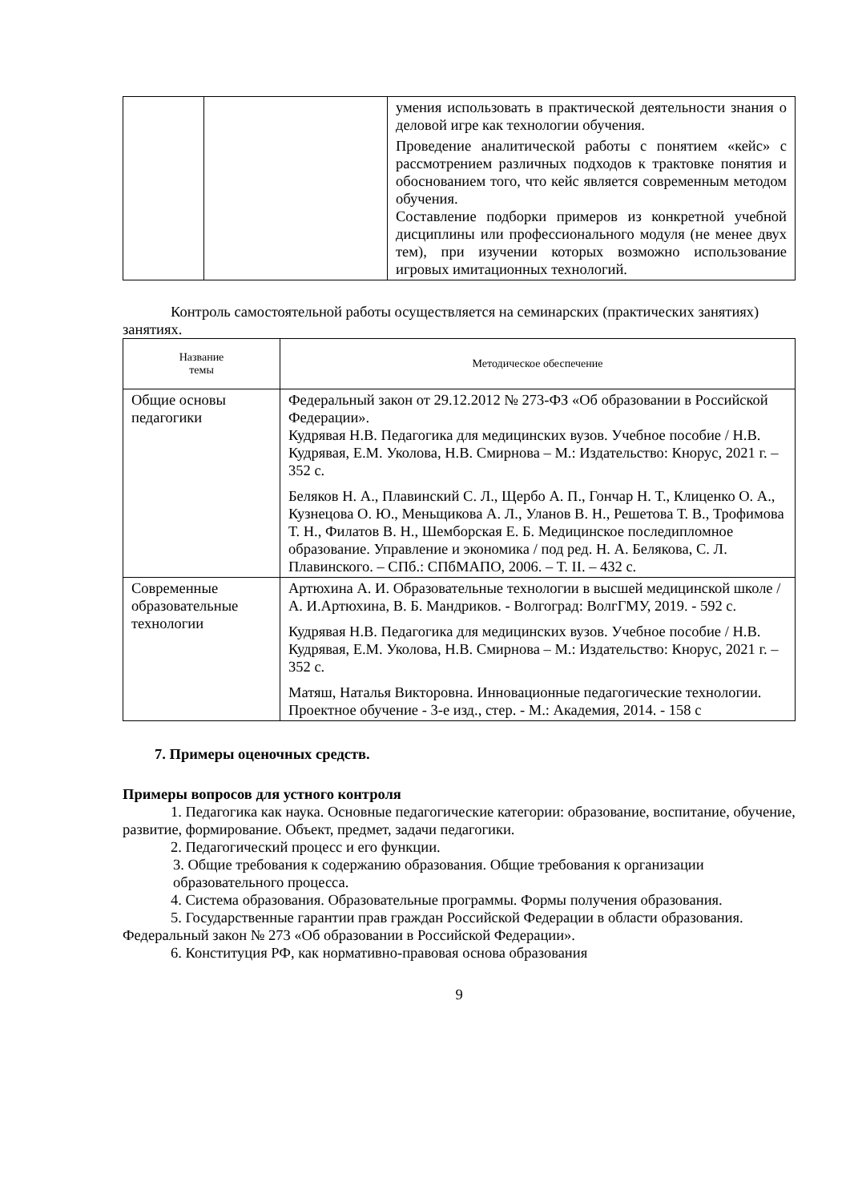| | | умения использовать в практической деятельности знания о деловой игре как технологии обучения. Проведение аналитической работы с понятием «кейс» с рассмотрением различных подходов к трактовке понятия и обоснованием того, что кейс является современным методом обучения. Составление подборки примеров из конкретной учебной дисциплины или профессионального модуля (не менее двух тем), при изучении которых возможно использование игровых имитационных технологий. |
Контроль самостоятельной работы осуществляется на семинарских (практических занятиях) занятиях.
| Название темы | Методическое обеспечение |
| --- | --- |
| Общие основы педагогики | Федеральный закон от 29.12.2012 № 273-ФЗ «Об образовании в Российской Федерации». Кудрявая Н.В. Педагогика для медицинских вузов. Учебное пособие / Н.В. Кудрявая, Е.М. Уколова, Н.В. Смирнова – М.: Издательство: Кнорус, 2021 г. – 352 с. Беляков Н. А., Плавинский С. Л., Щербо А. П., Гончар Н. Т., Клиценко О. А., Кузнецова О. Ю., Меньщикова А. Л., Уланов В. Н., Решетова Т. В., Трофимова Т. Н., Филатов В. Н., Шемборская Е. Б. Медицинское последипломное образование. Управление и экономика / под ред. Н. А. Белякова, С. Л. Плавинского. – СПб.: СПбМАПО, 2006. – Т. II. – 432 с. |
| Современные образовательные технологии | Артюхина А. И. Образовательные технологии в высшей медицинской школе / А. И.Артюхина, В. Б. Мандриков. - Волгоград: ВолгГМУ, 2019. - 592 с. Кудрявая Н.В. Педагогика для медицинских вузов. Учебное пособие / Н.В. Кудрявая, Е.М. Уколова, Н.В. Смирнова – М.: Издательство: Кнорус, 2021 г. – 352 с. Матяш, Наталья Викторовна. Инновационные педагогические технологии. Проектное обучение - 3-е изд., стер. - М.: Академия, 2014. - 158 с |
7. Примеры оценочных средств.
Примеры вопросов для устного контроля
1. Педагогика как наука. Основные педагогические категории: образование, воспитание, обучение, развитие, формирование. Объект, предмет, задачи педагогики.
2. Педагогический процесс и его функции.
3. Общие требования к содержанию образования. Общие требования к организации образовательного процесса.
4. Система образования. Образовательные программы. Формы получения образования.
5. Государственные гарантии прав граждан Российской Федерации в области образования. Федеральный закон № 273 «Об образовании в Российской Федерации».
6. Конституция РФ, как нормативно-правовая основа образования
9